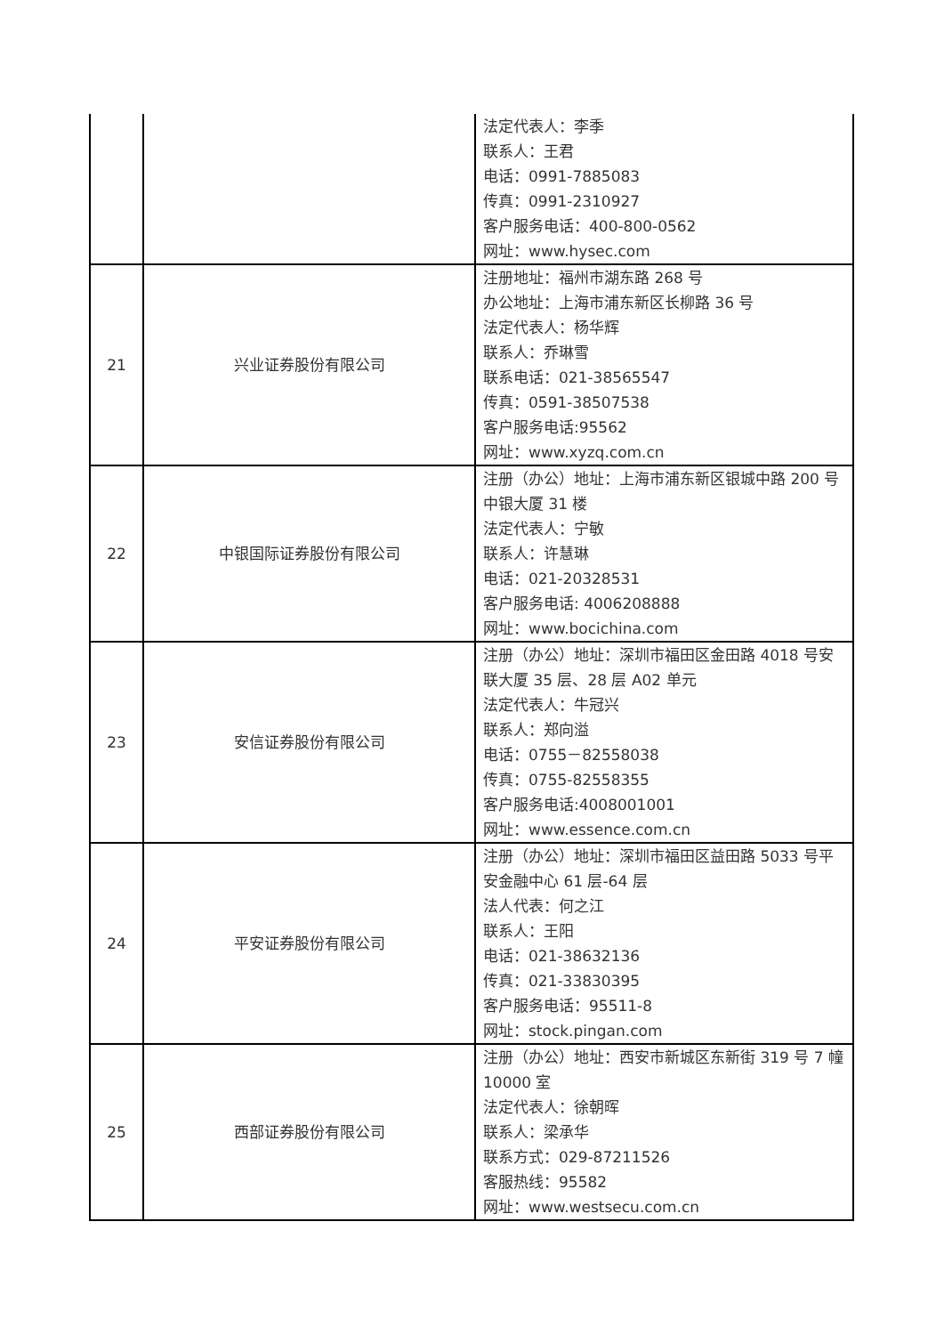| | | 法定代表人：李季 联系人：王君 电话：0991-7885083 传真：0991-2310927 客户服务电话：400-800-0562 网址：www.hysec.com |
| 21 | 兴业证券股份有限公司 | 注册地址：福州市湖东路 268 号 办公地址：上海市浦东新区长柳路 36 号 法定代表人：杨华辉 联系人：乔琳雪 联系电话：021-38565547 传真：0591-38507538 客户服务电话:95562 网址：www.xyzq.com.cn |
| 22 | 中银国际证券股份有限公司 | 注册（办公）地址：上海市浦东新区银城中路 200 号中银大厦 31 楼 法定代表人：宁敏 联系人：许慧琳 电话：021-20328531 客户服务电话: 4006208888 网址：www.bocichina.com |
| 23 | 安信证券股份有限公司 | 注册（办公）地址：深圳市福田区金田路 4018 号安联大厦 35 层、28 层 A02 单元 法定代表人：牛冠兴 联系人：郑向溢 电话：0755－82558038 传真：0755-82558355 客户服务电话:4008001001 网址：www.essence.com.cn |
| 24 | 平安证券股份有限公司 | 注册（办公）地址：深圳市福田区益田路 5033 号平安金融中心 61 层-64 层 法人代表：何之江 联系人：王阳 电话：021-38632136 传真：021-33830395 客户服务电话：95511-8 网址：stock.pingan.com |
| 25 | 西部证券股份有限公司 | 注册（办公）地址：西安市新城区东新街 319 号 7 幢 10000 室 法定代表人：徐朝晖 联系人：梁承华 联系方式：029-87211526 客服热线：95582 网址：www.westsecu.com.cn |